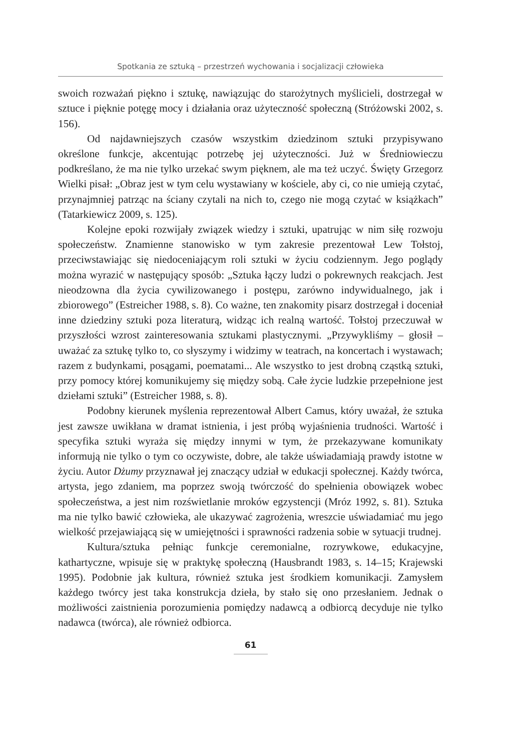Spotkania ze sztuką – przestrzeń wychowania i socjalizacji człowieka
swoich rozważań piękno i sztukę, nawiązując do starożytnych myślicieli, dostrzegał w sztuce i pięknie potęgę mocy i działania oraz użyteczność społeczną (Stróżowski 2002, s. 156).
Od najdawniejszych czasów wszystkim dziedzinom sztuki przypisywano określone funkcje, akcentując potrzebę jej użyteczności. Już w Średniowieczu podkreślano, że ma nie tylko urzekać swym pięknem, ale ma też uczyć. Święty Grzegorz Wielki pisał: „Obraz jest w tym celu wystawiany w kościele, aby ci, co nie umieją czytać, przynajmniej patrząc na ściany czytali na nich to, czego nie mogą czytać w książkach” (Tatarkiewicz 2009, s. 125).
Kolejne epoki rozwijały związek wiedzy i sztuki, upatrując w nim siłę rozwoju społeczeństw. Znamienne stanowisko w tym zakresie prezentował Lew Tołstoj, przeciwstawiając się niedoceniającym roli sztuki w życiu codziennym. Jego poglądy można wyrazić w następujący sposób: „Sztuka łączy ludzi o pokrewnych reakcjach. Jest nieodzowna dla życia cywilizowanego i postępu, zarówno indywidualnego, jak i zbiorowego” (Estreicher 1988, s. 8). Co ważne, ten znakomity pisarz dostrzegał i doceniał inne dziedziny sztuki poza literaturą, widząc ich realną wartość. Tołstoj przeczuwał w przyszłości wzrost zainteresowania sztukami plastycznymi. „Przywykliśmy – głosił – uważać za sztukę tylko to, co słyszymy i widzimy w teatrach, na koncertach i wystawach; razem z budynkami, posągami, poematami... Ale wszystko to jest drobną cząstką sztuki, przy pomocy której komunikujemy się między sobą. Całe życie ludzkie przepełnione jest dziełami sztuki” (Estreicher 1988, s. 8).
Podobny kierunek myślenia reprezentował Albert Camus, który uważał, że sztuka jest zawsze uwikłana w dramat istnienia, i jest próbą wyjaśnienia trudności. Wartość i specyfika sztuki wyraża się między innymi w tym, że przekazywane komunikaty informują nie tylko o tym co oczywiste, dobre, ale także uświadamiają prawdy istotne w życiu. Autor Dżumy przyznawał jej znaczący udział w edukacji społecznej. Każdy twórca, artysta, jego zdaniem, ma poprzez swoją twórczość do spełnienia obowiązek wobec społeczeństwa, a jest nim rozświetlanie mroków egzystencji (Mróz 1992, s. 81). Sztuka ma nie tylko bawić człowieka, ale ukazywać zagrożenia, wreszcie uświadamiać mu jego wielkość przejawiającą się w umiejętności i sprawności radzenia sobie w sytuacji trudnej.
Kultura/sztuka pełniąc funkcje ceremonialne, rozrywkowe, edukacyjne, kathartyczne, wpisuje się w praktykę społeczną (Hausbrandt 1983, s. 14–15; Krajewski 1995). Podobnie jak kultura, również sztuka jest środkiem komunikacji. Zamysłem każdego twórcy jest taka konstrukcja dzieła, by stało się ono przesłaniem. Jednak o możliwości zaistnienia porozumienia pomiędzy nadawcą a odbiorcą decyduje nie tylko nadawca (twórca), ale również odbiorca.
61